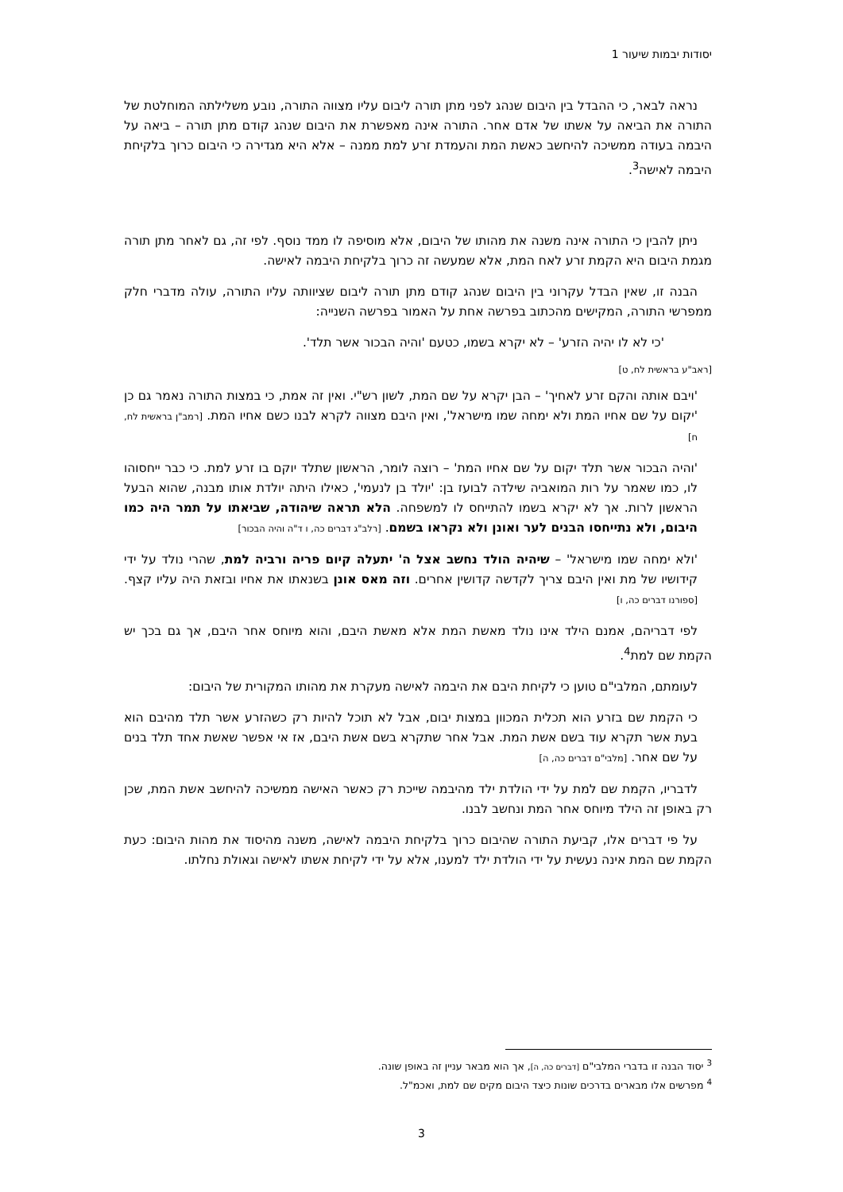יסודות יבמות שיעור 1
נראה לבאר, כי ההבדל בין היבום שנהג לפני מתן תורה ליבום עליו מצווה התורה, נובע משלילתה המוחלטת של התורה את הביאה על אשתו של אדם אחר. התורה אינה מאפשרת את היבום שנהג קודם מתן תורה – ביאה על היבמה בעודה ממשיכה להיחשב כאשת המת והעמדת זרע למת ממנה – אלא היא מגדירה כי היבום כרוך בלקיחת היבמה לאישה<sup>3</sup>.
ניתן להבין כי התורה אינה משנה את מהותו של היבום, אלא מוסיפה לו ממד נוסף. לפי זה, גם לאחר מתן תורה מגמת היבום היא הקמת זרע לאח המת, אלא שמעשה זה כרוך בלקיחת היבמה לאישה.
הבנה זו, שאין הבדל עקרוני בין היבום שנהג קודם מתן תורה ליבום שציוותה עליו התורה, עולה מדברי חלק ממפרשי התורה, המקישים מהכתוב בפרשה אחת על האמור בפרשה השנייה:
'כי לא לו יהיה הזרע' – לא יקרא בשמו, כטעם 'והיה הבכור אשר תלד'.
[ראב"ע בראשית לח, ט]
'ויבם אותה והקם זרע לאחיך' – הבן יקרא על שם המת, לשון רש"י. ואין זה אמת, כי במצות התורה נאמר גם כן 'יקום על שם אחיו המת ולא ימחה שמו מישראל', ואין היבם מצווה לקרא לבנו כשם אחיו המת. [רמב"ן בראשית לח, ח]
'והיה הבכור אשר תלד יקום על שם אחיו המת' – רוצה לומר, הראשון שתלד יוקם בו זרע למת. כי כבר ייחסוהו לו, כמו שאמר על רות המואביה שילדה לבועז בן: 'יולד בן לנעמי', כאילו היתה יולדת אותו מבנה, שהוא הבעל הראשון לרות. אך לא יקרא בשמו להתייחס לו למשפחה. הלא תראה שיהודה, שביאתו על תמר היה כמו היבום, ולא נתייחסו הבנים לער ואונן ולא נקראו בשמם. [רלב"ג דברים כה, ו ד"ה והיה הבכור]
'ולא ימחה שמו מישראל' – שיהיה הולד נחשב אצל ה' יתעלה קיום פריה ורביה למת, שהרי נולד על ידי קידושיו של מת ואין היבם צריך לקדשה קדושין אחרים. וזה מאס אונן בשנאתו את אחיו ובזאת היה עליו קצף. [ספורנו דברים כה, ו]
לפי דבריהם, אמנם הילד אינו נולד מאשת המת אלא מאשת היבם, והוא מיוחס אחר היבם, אך גם בכך יש הקמת שם למת<sup>4</sup>.
לעומתם, המלבי"ם טוען כי לקיחת היבם את היבמה לאישה מעקרת את מהותו המקורית של היבום:
כי הקמת שם בזרע הוא תכלית המכוון במצות יבום, אבל לא תוכל להיות רק כשהזרע אשר תלד מהיבם הוא בעת אשר תקרא עוד בשם אשת המת. אבל אחר שתקרא בשם אשת היבם, אז אי אפשר שאשת אחד תלד בנים על שם אחר. [מלבי"ם דברים כה, ה]
לדבריו, הקמת שם למת על ידי הולדת ילד מהיבמה שייכת רק כאשר האישה ממשיכה להיחשב אשת המת, שכן רק באופן זה הילד מיוחס אחר המת ונחשב לבנו.
על פי דברים אלו, קביעת התורה שהיבום כרוך בלקיחת היבמה לאישה, משנה מהיסוד את מהות היבום: כעת הקמת שם המת אינה נעשית על ידי הולדת ילד למענו, אלא על ידי לקיחת אשתו לאישה וגאולת נחלתו.
<sup>3</sup> יסוד הבנה זו בדברי המלבי"ם [דברים כה, ה], אך הוא מבאר עניין זה באופן שונה.
<sup>4</sup> מפרשים אלו מבארים בדרכים שונות כיצד היבום מקים שם למת, ואכמ"ל.
3